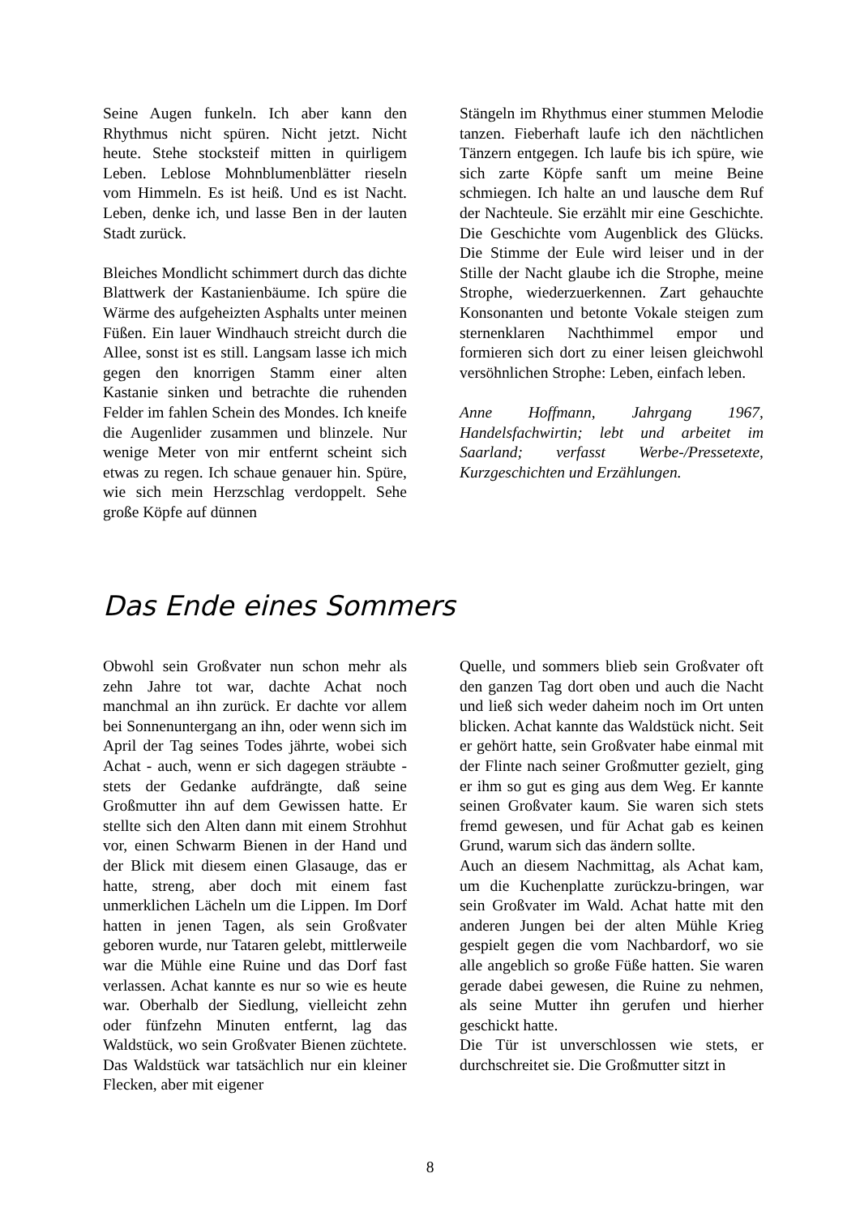Seine Augen funkeln. Ich aber kann den Rhythmus nicht spüren. Nicht jetzt. Nicht heute. Stehe stocksteif mitten in quirligem Leben. Leblose Mohnblumenblätter rieseln vom Himmeln. Es ist heiß. Und es ist Nacht. Leben, denke ich, und lasse Ben in der lauten Stadt zurück.
Bleiches Mondlicht schimmert durch das dichte Blattwerk der Kastanienbäume. Ich spüre die Wärme des aufgeheizten Asphalts unter meinen Füßen. Ein lauer Windhauch streicht durch die Allee, sonst ist es still. Langsam lasse ich mich gegen den knorrigen Stamm einer alten Kastanie sinken und betrachte die ruhenden Felder im fahlen Schein des Mondes. Ich kneife die Augenlider zusammen und blinzele. Nur wenige Meter von mir entfernt scheint sich etwas zu regen. Ich schaue genauer hin. Spüre, wie sich mein Herzschlag verdoppelt. Sehe große Köpfe auf dünnen
Stängeln im Rhythmus einer stummen Melodie tanzen. Fieberhaft laufe ich den nächtlichen Tänzern entgegen. Ich laufe bis ich spüre, wie sich zarte Köpfe sanft um meine Beine schmiegen. Ich halte an und lausche dem Ruf der Nachteule. Sie erzählt mir eine Geschichte. Die Geschichte vom Augenblick des Glücks. Die Stimme der Eule wird leiser und in der Stille der Nacht glaube ich die Strophe, meine Strophe, wiederzuerkennen. Zart gehauchte Konsonanten und betonte Vokale steigen zum sternenklaren Nachthimmel empor und formieren sich dort zu einer leisen gleichwohl versöhnlichen Strophe: Leben, einfach leben.
Anne Hoffmann, Jahrgang 1967, Handelsfachwirtin; lebt und arbeitet im Saarland; verfasst Werbe-/Pressetexte, Kurzgeschichten und Erzählungen.
Das Ende eines Sommers
Obwohl sein Großvater nun schon mehr als zehn Jahre tot war, dachte Achat noch manchmal an ihn zurück. Er dachte vor allem bei Sonnenuntergang an ihn, oder wenn sich im April der Tag seines Todes jährte, wobei sich Achat - auch, wenn er sich dagegen sträubte - stets der Gedanke aufdrängte, daß seine Großmutter ihn auf dem Gewissen hatte. Er stellte sich den Alten dann mit einem Strohhut vor, einen Schwarm Bienen in der Hand und der Blick mit diesem einen Glasauge, das er hatte, streng, aber doch mit einem fast unmerklichen Lächeln um die Lippen. Im Dorf hatten in jenen Tagen, als sein Großvater geboren wurde, nur Tataren gelebt, mittlerweile war die Mühle eine Ruine und das Dorf fast verlassen. Achat kannte es nur so wie es heute war. Oberhalb der Siedlung, vielleicht zehn oder fünfzehn Minuten entfernt, lag das Waldstück, wo sein Großvater Bienen züchtete. Das Waldstück war tatsächlich nur ein kleiner Flecken, aber mit eigener
Quelle, und sommers blieb sein Großvater oft den ganzen Tag dort oben und auch die Nacht und ließ sich weder daheim noch im Ort unten blicken. Achat kannte das Waldstück nicht. Seit er gehört hatte, sein Großvater habe einmal mit der Flinte nach seiner Großmutter gezielt, ging er ihm so gut es ging aus dem Weg. Er kannte seinen Großvater kaum. Sie waren sich stets fremd gewesen, und für Achat gab es keinen Grund, warum sich das ändern sollte.
Auch an diesem Nachmittag, als Achat kam, um die Kuchenplatte zurückzu-bringen, war sein Großvater im Wald. Achat hatte mit den anderen Jungen bei der alten Mühle Krieg gespielt gegen die vom Nachbardorf, wo sie alle angeblich so große Füße hatten. Sie waren gerade dabei gewesen, die Ruine zu nehmen, als seine Mutter ihn gerufen und hierher geschickt hatte.
Die Tür ist unverschlossen wie stets, er durchschreitet sie. Die Großmutter sitzt in
8